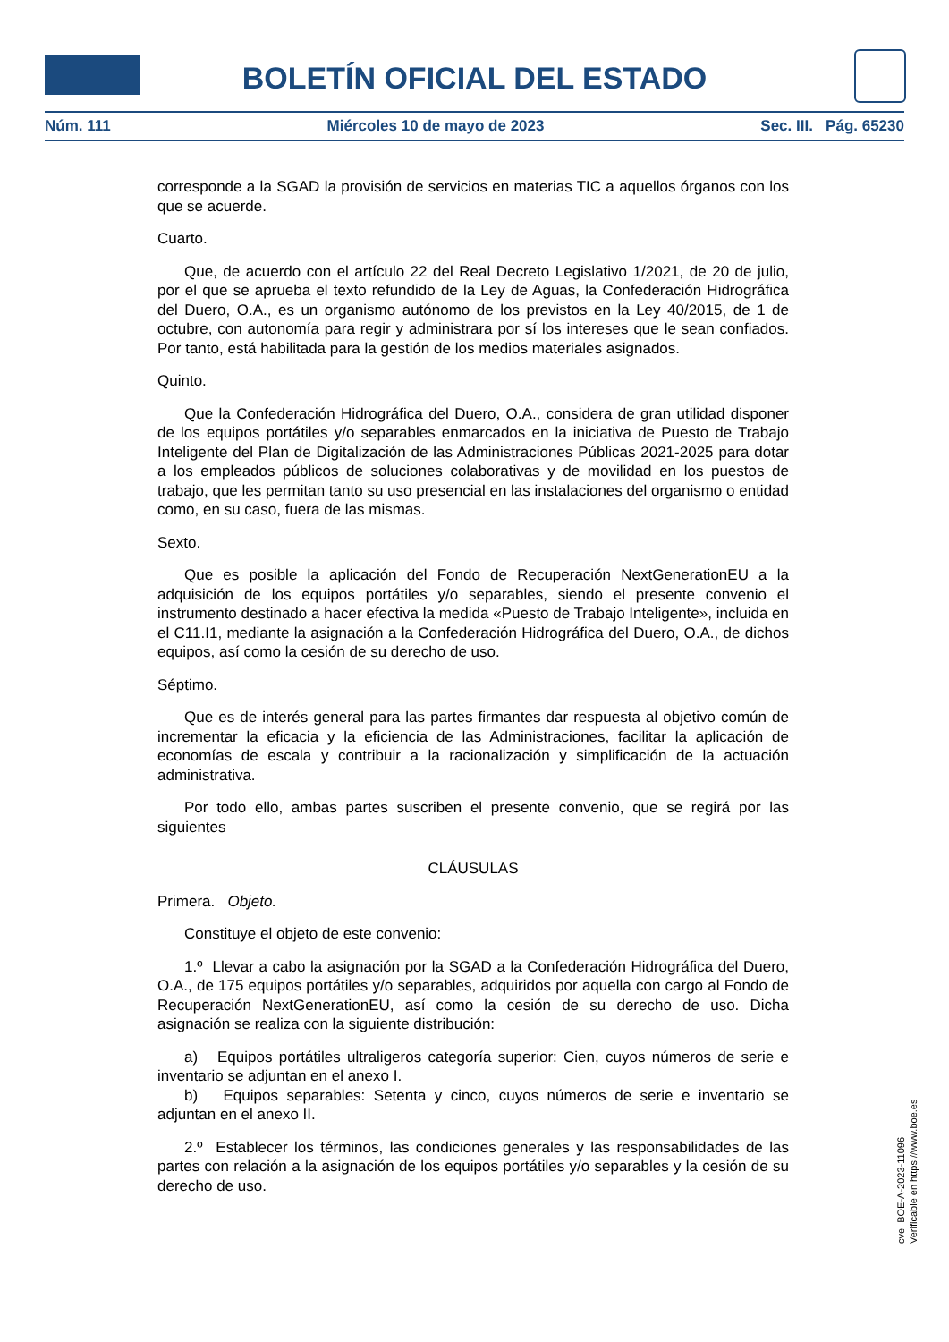BOLETÍN OFICIAL DEL ESTADO
Núm. 111 Miércoles 10 de mayo de 2023 Sec. III. Pág. 65230
corresponde a la SGAD la provisión de servicios en materias TIC a aquellos órganos con los que se acuerde.
Cuarto.
Que, de acuerdo con el artículo 22 del Real Decreto Legislativo 1/2021, de 20 de julio, por el que se aprueba el texto refundido de la Ley de Aguas, la Confederación Hidrográfica del Duero, O.A., es un organismo autónomo de los previstos en la Ley 40/2015, de 1 de octubre, con autonomía para regir y administrara por sí los intereses que le sean confiados. Por tanto, está habilitada para la gestión de los medios materiales asignados.
Quinto.
Que la Confederación Hidrográfica del Duero, O.A., considera de gran utilidad disponer de los equipos portátiles y/o separables enmarcados en la iniciativa de Puesto de Trabajo Inteligente del Plan de Digitalización de las Administraciones Públicas 2021-2025 para dotar a los empleados públicos de soluciones colaborativas y de movilidad en los puestos de trabajo, que les permitan tanto su uso presencial en las instalaciones del organismo o entidad como, en su caso, fuera de las mismas.
Sexto.
Que es posible la aplicación del Fondo de Recuperación NextGenerationEU a la adquisición de los equipos portátiles y/o separables, siendo el presente convenio el instrumento destinado a hacer efectiva la medida «Puesto de Trabajo Inteligente», incluida en el C11.I1, mediante la asignación a la Confederación Hidrográfica del Duero, O.A., de dichos equipos, así como la cesión de su derecho de uso.
Séptimo.
Que es de interés general para las partes firmantes dar respuesta al objetivo común de incrementar la eficacia y la eficiencia de las Administraciones, facilitar la aplicación de economías de escala y contribuir a la racionalización y simplificación de la actuación administrativa.
Por todo ello, ambas partes suscriben el presente convenio, que se regirá por las siguientes
CLÁUSULAS
Primera. Objeto.
Constituye el objeto de este convenio:
1.º Llevar a cabo la asignación por la SGAD a la Confederación Hidrográfica del Duero, O.A., de 175 equipos portátiles y/o separables, adquiridos por aquella con cargo al Fondo de Recuperación NextGenerationEU, así como la cesión de su derecho de uso. Dicha asignación se realiza con la siguiente distribución:
a) Equipos portátiles ultraligeros categoría superior: Cien, cuyos números de serie e inventario se adjuntan en el anexo I.
b) Equipos separables: Setenta y cinco, cuyos números de serie e inventario se adjuntan en el anexo II.
2.º Establecer los términos, las condiciones generales y las responsabilidades de las partes con relación a la asignación de los equipos portátiles y/o separables y la cesión de su derecho de uso.
cve: BOE-A-2023-11096
Verificable en https://www.boe.es